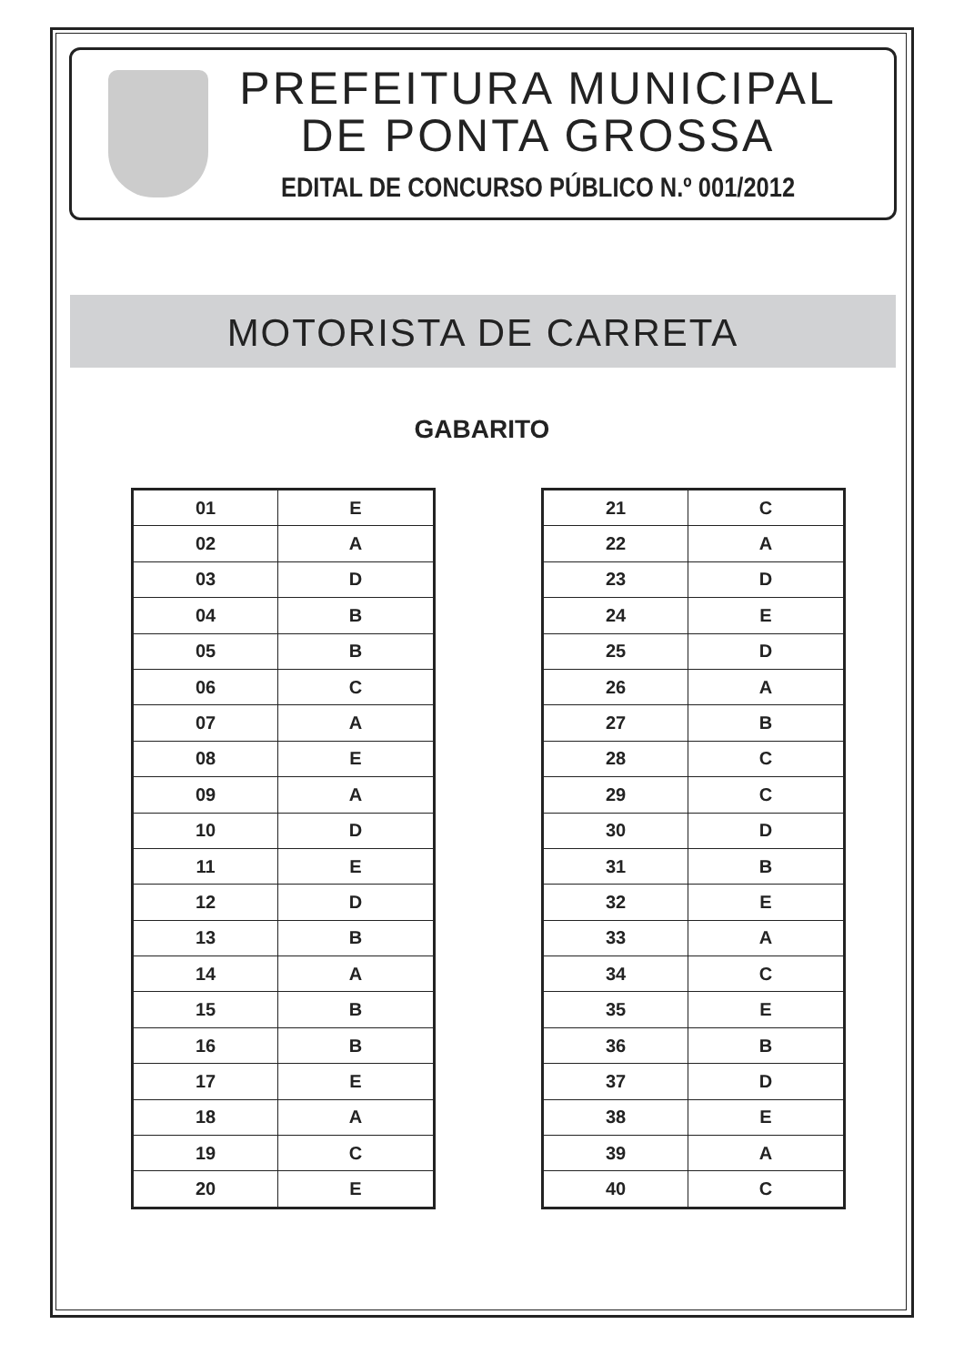PREFEITURA MUNICIPAL
DE PONTA GROSSA
EDITAL DE CONCURSO PÚBLICO N.º 001/2012
MOTORISTA DE CARRETA
GABARITO
| 01 | E |
| 02 | A |
| 03 | D |
| 04 | B |
| 05 | B |
| 06 | C |
| 07 | A |
| 08 | E |
| 09 | A |
| 10 | D |
| 11 | E |
| 12 | D |
| 13 | B |
| 14 | A |
| 15 | B |
| 16 | B |
| 17 | E |
| 18 | A |
| 19 | C |
| 20 | E |
| 21 | C |
| 22 | A |
| 23 | D |
| 24 | E |
| 25 | D |
| 26 | A |
| 27 | B |
| 28 | C |
| 29 | C |
| 30 | D |
| 31 | B |
| 32 | E |
| 33 | A |
| 34 | C |
| 35 | E |
| 36 | B |
| 37 | D |
| 38 | E |
| 39 | A |
| 40 | C |